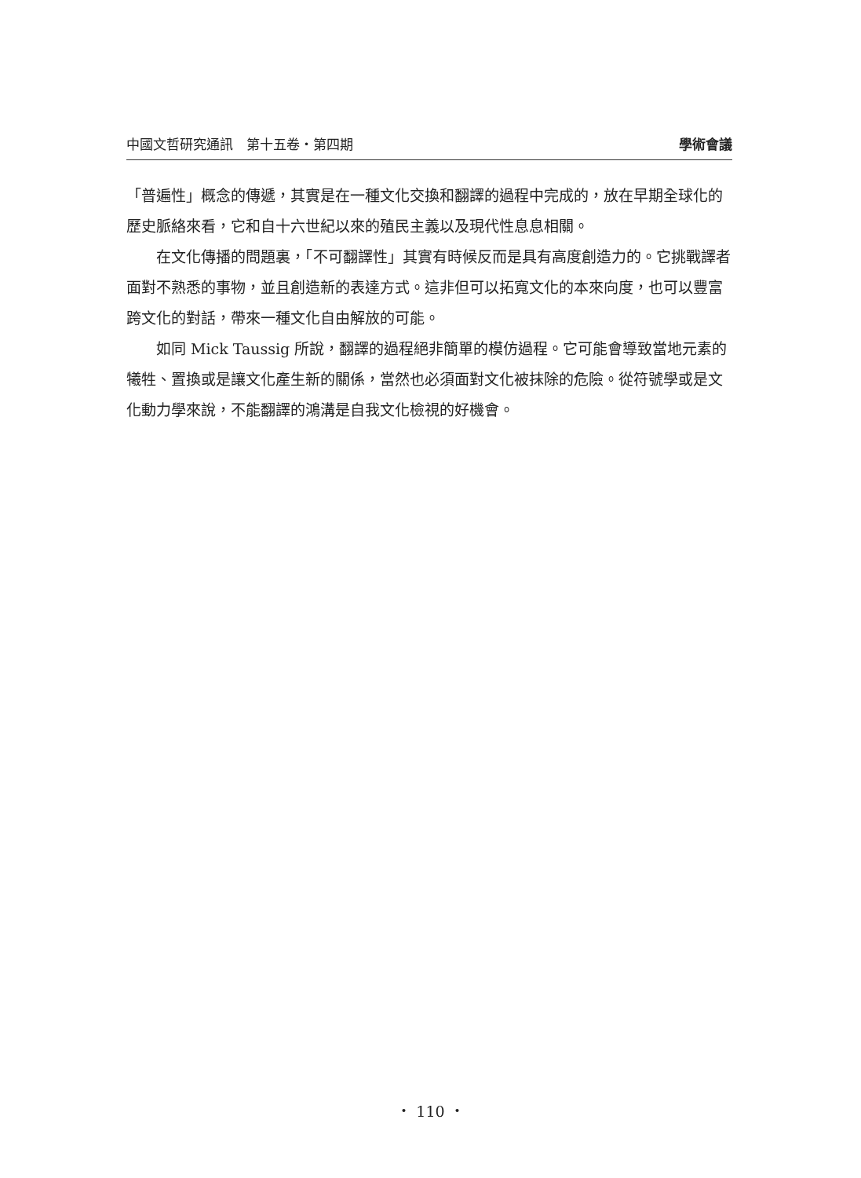中國文哲研究通訊　第十五卷・第四期 學術會議
「普遍性」概念的傳遞，其實是在一種文化交換和翻譯的過程中完成的，放在早期全球化的歷史脈絡來看，它和自十六世紀以來的殖民主義以及現代性息息相關。
在文化傳播的問題裏，「不可翻譯性」其實有時候反而是具有高度創造力的。它挑戰譯者面對不熟悉的事物，並且創造新的表達方式。這非但可以拓寬文化的本來向度，也可以豐富跨文化的對話，帶來一種文化自由解放的可能。
如同 Mick Taussig 所說，翻譯的過程絕非簡單的模仿過程。它可能會導致當地元素的犧牲、置換或是讓文化產生新的關係，當然也必須面對文化被抹除的危險。從符號學或是文化動力學來說，不能翻譯的鴻溝是自我文化檢視的好機會。
・ 110 ・